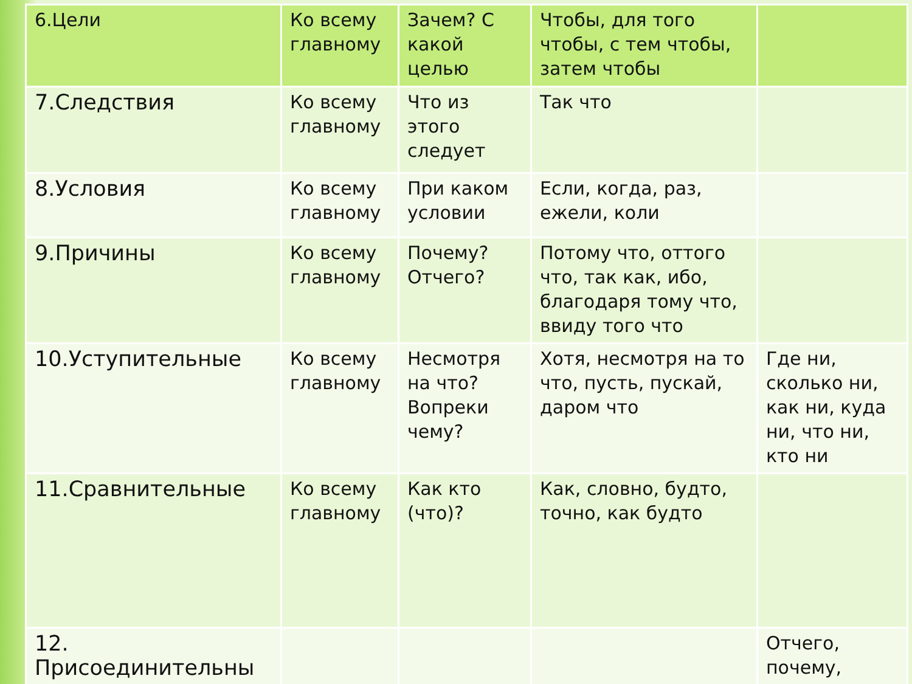| 6.Цели | Ко всему главному | Зачем? С какой целью | Чтобы, для того чтобы, с тем чтобы, затем чтобы | |
| 7.Следствия | Ко всему главному | Что из этого следует | Так что | |
| 8.Условия | Ко всему главному | При каком условии | Если, когда, раз, ежели, коли | |
| 9.Причины | Ко всему главному | Почему? Отчего? | Потому что, оттого что, так как, ибо, благодаря тому что, ввиду того что | |
| 10.Уступительные | Ко всему главному | Несмотря на что? Вопреки чему? | Хотя, несмотря на то что, пусть, пускай, даром что | Где ни, сколько ни, как ни, куда ни, что ни, кто ни |
| 11.Сравнительные | Ко всему главному | Как кто (что)? | Как, словно, будто, точно, как будто | |
| 12. Присоединительны | | | | Отчего, почему, |